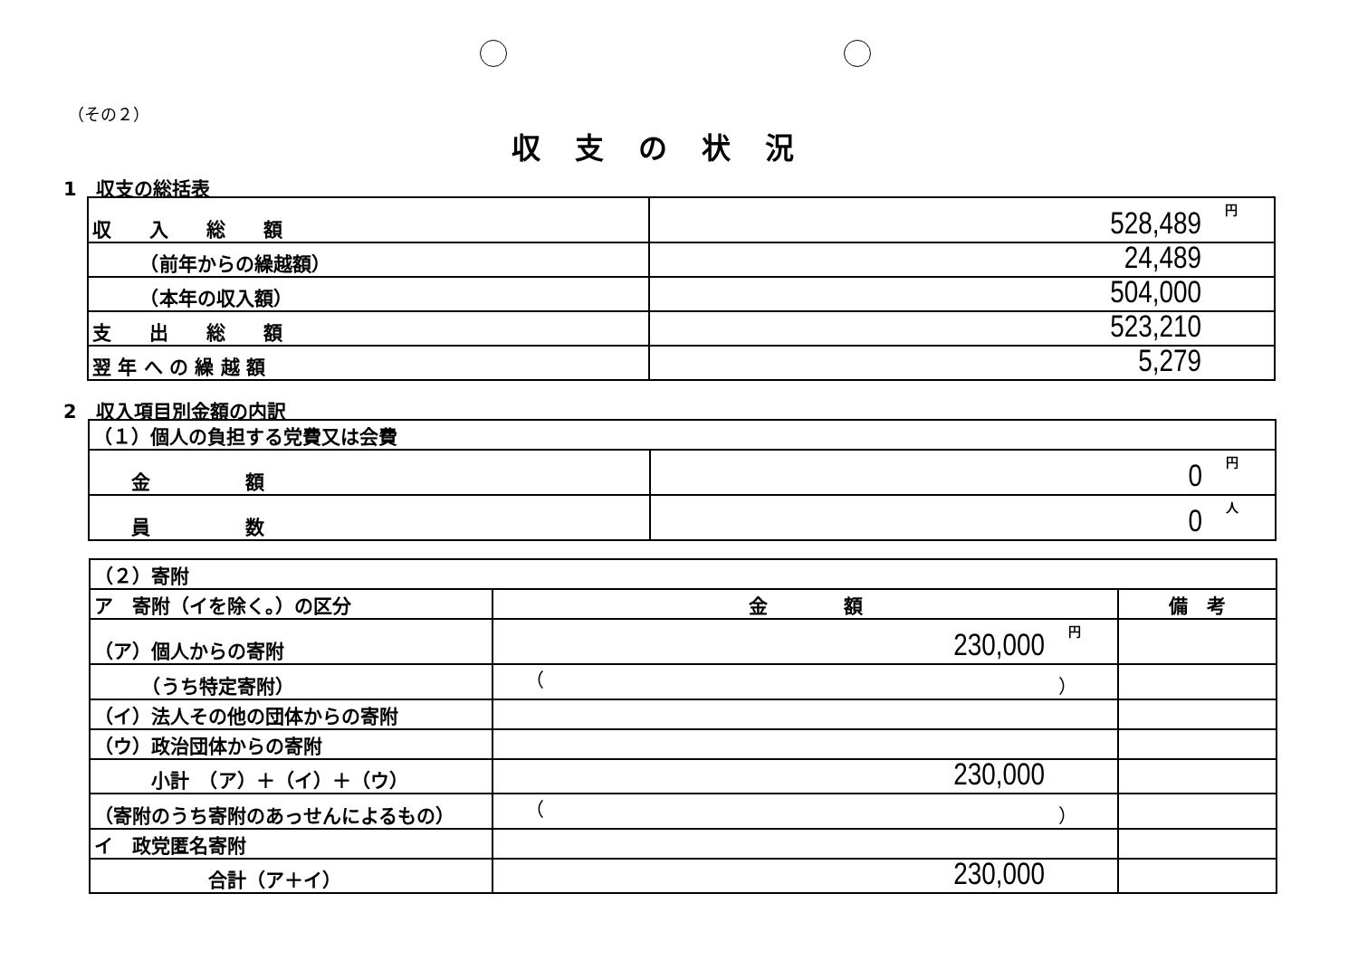（その２）
収支の状況
1　収支の総括表
| 収 入 総 額 | 円 528,489 |
| （前年からの繰越額） | 24,489 |
| （本年の収入額） | 504,000 |
| 支 出 総 額 | 523,210 |
| 翌 年 へ の 繰 越 額 | 5,279 |
2　収入項目別金額の内訳
| （１）個人の負担する党費又は会費 | |
| 金 額 | 円 0 |
| 員 数 | 人 0 |
| （２）寄附 | | |
| ア 寄附（イを除く。）の区分 | 金 額 | 備 考 |
| （ア）個人からの寄附 | 円 230,000 | |
| （うち特定寄附） | （ ） | |
| （イ）法人その他の団体からの寄附 | | |
| （ウ）政治団体からの寄附 | | |
| 小計 （ア）＋（イ）＋（ウ） | 230,000 | |
| （寄附のうち寄附のあっせんによるもの） | （ ） | |
| イ 政党匿名寄附 | | |
| 合計（ア＋イ） | 230,000 | |